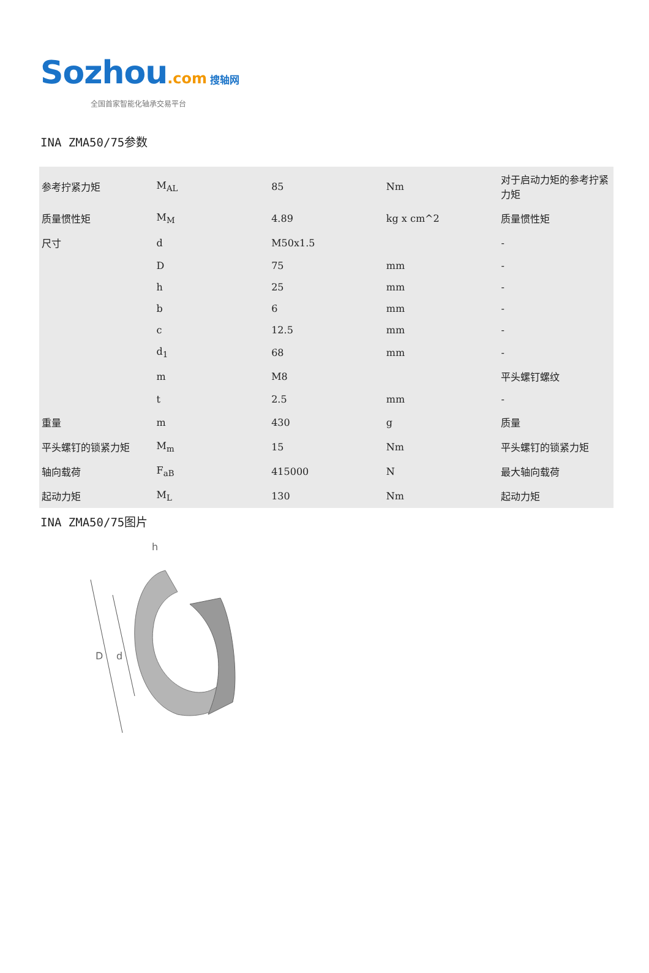Sozhou.com 搜轴网
全国首家智能化轴承交易平台
INA ZMA50/75参数
| 参考拧紧力矩 | M<sub>AL</sub> | 85 | Nm | 对于启动力矩的参考拧紧力矩 |
| 质量惯性矩 | M<sub>M</sub> | 4.89 | kg x cm^2 | 质量惯性矩 |
| 尺寸 | d | M50x1.5 | | - |
| | D | 75 | mm | - |
| | h | 25 | mm | - |
| | b | 6 | mm | - |
| | c | 12.5 | mm | - |
| | d<sub>1</sub> | 68 | mm | - |
| | m | M8 | | 平头螺钉螺纹 |
| | t | 2.5 | mm | - |
| 重量 | m | 430 | g | 质量 |
| 平头螺钉的锁紧力矩 | M<sub>m</sub> | 15 | Nm | 平头螺钉的锁紧力矩 |
| 轴向载荷 | F<sub>aB</sub> | 415000 | N | 最大轴向载荷 |
| 起动力矩 | M<sub>L</sub> | 130 | Nm | 起动力矩 |
INA ZMA50/75图片
D
d
h